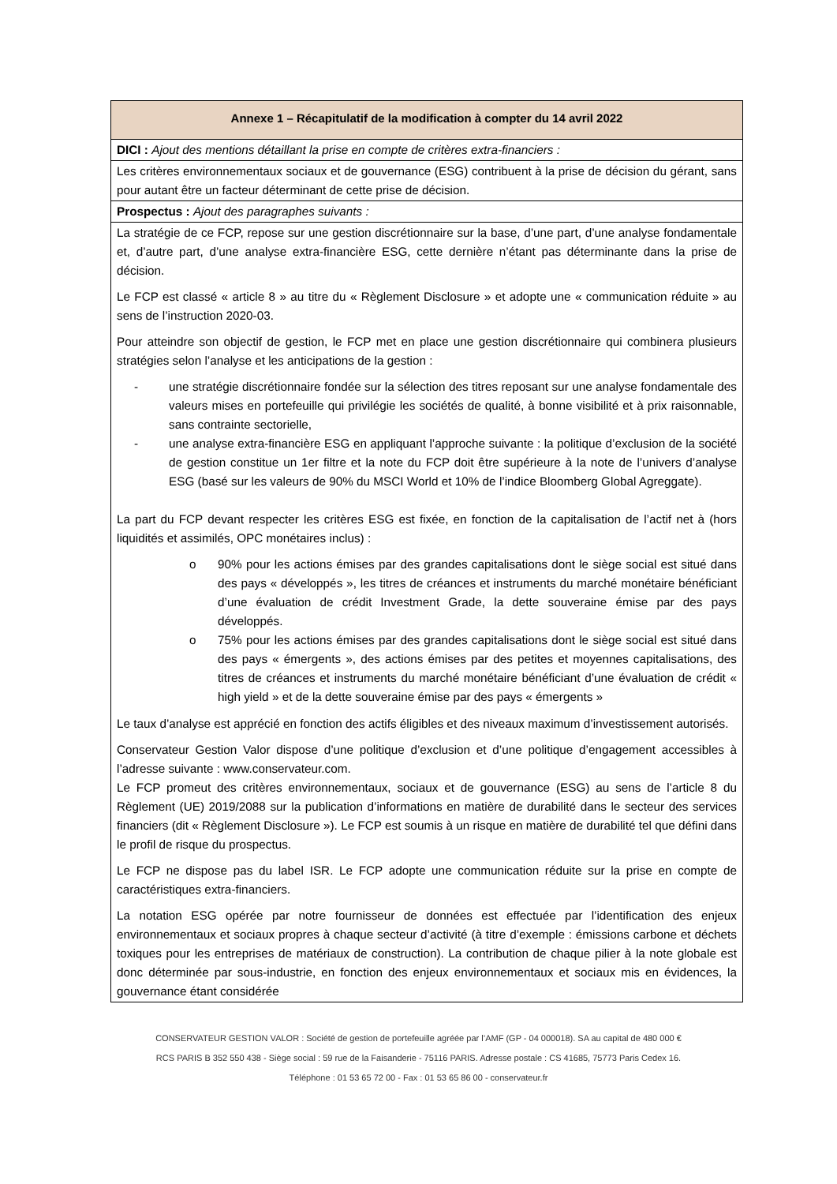| Annexe 1 – Récapitulatif de la modification à compter du 14 avril 2022 |
| --- |
| DICI : Ajout des mentions détaillant la prise en compte de critères extra-financiers : |
| Les critères environnementaux sociaux et de gouvernance (ESG) contribuent à la prise de décision du gérant, sans pour autant être un facteur déterminant de cette prise de décision. |
| Prospectus : Ajout des paragraphes suivants : |
| La stratégie de ce FCP, repose sur une gestion discrétionnaire sur la base, d’une part, d’une analyse fondamentale et, d’autre part, d’une analyse extra-financière ESG, cette dernière n’étant pas déterminante dans la prise de décision. Le FCP est classé « article 8 » au titre du « Règlement Disclosure » et adopte une « communication réduite » au sens de l’instruction 2020-03. Pour atteindre son objectif de gestion, le FCP met en place une gestion discrétionnaire qui combinera plusieurs stratégies selon l’analyse et les anticipations de la gestion : - une stratégie discrétionnaire fondée sur la sélection des titres reposant sur une analyse fondamentale des valeurs mises en portefeuille qui privilégie les sociétés de qualité, à bonne visibilité et à prix raisonnable, sans contrainte sectorielle, - une analyse extra-financière ESG en appliquant l’approche suivante : la politique d’exclusion de la société de gestion constitue un 1er filtre et la note du FCP doit être supérieure à la note de l’univers d’analyse ESG (basé sur les valeurs de 90% du MSCI World et 10% de l’indice Bloomberg Global Agreggate). La part du FCP devant respecter les critères ESG est fixée, en fonction de la capitalisation de l’actif net à (hors liquidités et assimilés, OPC monétaires inclus) : o 90% pour les actions émises par des grandes capitalisations dont le siège social est situé dans des pays « développés », les titres de créances et instruments du marché monétaire bénéficiant d’une évaluation de crédit Investment Grade, la dette souveraine émise par des pays développés. o 75% pour les actions émises par des grandes capitalisations dont le siège social est situé dans des pays « émergents », des actions émises par des petites et moyennes capitalisations, des titres de créances et instruments du marché monétaire bénéficiant d’une évaluation de crédit « high yield » et de la dette souveraine émise par des pays « émergents » Le taux d’analyse est apprécié en fonction des actifs éligibles et des niveaux maximum d’investissement autorisés. Conservateur Gestion Valor dispose d’une politique d’exclusion et d’une politique d’engagement accessibles à l’adresse suivante : www.conservateur.com. Le FCP promeut des critères environnementaux, sociaux et de gouvernance (ESG) au sens de l’article 8 du Règlement (UE) 2019/2088 sur la publication d’informations en matière de durabilité dans le secteur des services financiers (dit « Règlement Disclosure »). Le FCP est soumis à un risque en matière de durabilité tel que défini dans le profil de risque du prospectus. Le FCP ne dispose pas du label ISR. Le FCP adopte une communication réduite sur la prise en compte de caractéristiques extra-financiers. La notation ESG opérée par notre fournisseur de données est effectuée par l’identification des enjeux environnementaux et sociaux propres à chaque secteur d’activité (à titre d’exemple : émissions carbone et déchets toxiques pour les entreprises de matériaux de construction). La contribution de chaque pilier à la note globale est donc déterminée par sous-industrie, en fonction des enjeux environnementaux et sociaux mis en évidences, la gouvernance étant considérée |
CONSERVATEUR GESTION VALOR : Société de gestion de portefeuille agréée par l’AMF (GP - 04 000018). SA au capital de 480 000 €
RCS PARIS B 352 550 438 - Siège social : 59 rue de la Faisanderie - 75116 PARIS. Adresse postale : CS 41685, 75773 Paris Cedex 16.
Téléphone : 01 53 65 72 00 - Fax : 01 53 65 86 00 - conservateur.fr